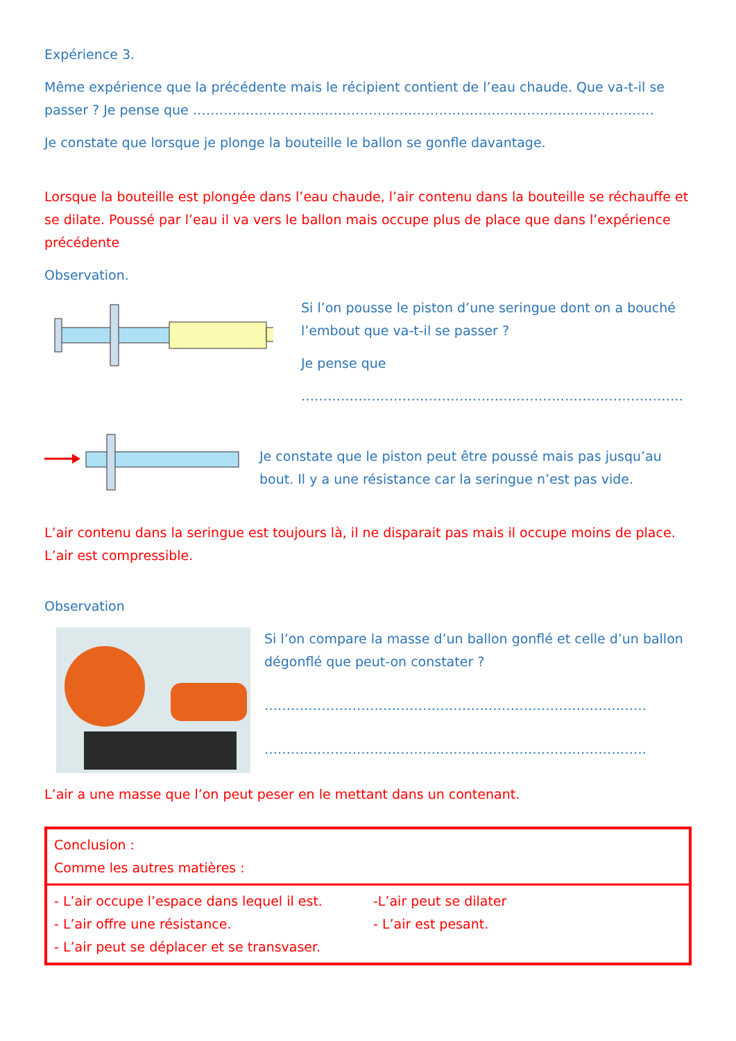Expérience 3.
Même expérience que la précédente mais le récipient contient de l’eau chaude. Que va-t-il se passer ? Je pense que ……………………………………………………………………………………………
Je constate que lorsque je plonge la bouteille le ballon se gonfle davantage.
Lorsque la bouteille est plongée dans l’eau chaude, l’air contenu dans la bouteille se réchauffe et se dilate. Poussé par l’eau il va vers le ballon mais occupe plus de place que dans l’expérience précédente
Observation.
Si l’on pousse le piston d’une seringue dont on a bouché l’embout que va-t-il se passer ?
Je pense que
……………………………………………………………………………
Je constate que le piston peut être poussé mais pas jusqu’au bout. Il y a une résistance car la seringue n’est pas vide.
L’air contenu dans la seringue est toujours là, il ne disparait pas mais il occupe moins de place. L’air est compressible.
Observation
Si l’on compare la masse d’un ballon gonflé et celle d’un ballon dégonflé que peut-on constater ?
……………………………………………………………………………
……………………………………………………………………………
L’air a une masse que l’on peut peser en le mettant dans un contenant.
| Conclusion : Comme les autres matières : |
| / - L’air occupe l’espace dans lequel il est. - L’air offre une résistance. - L’air peut se déplacer et se transvaser. / -L’air peut se dilater - L’air est pesant. / |